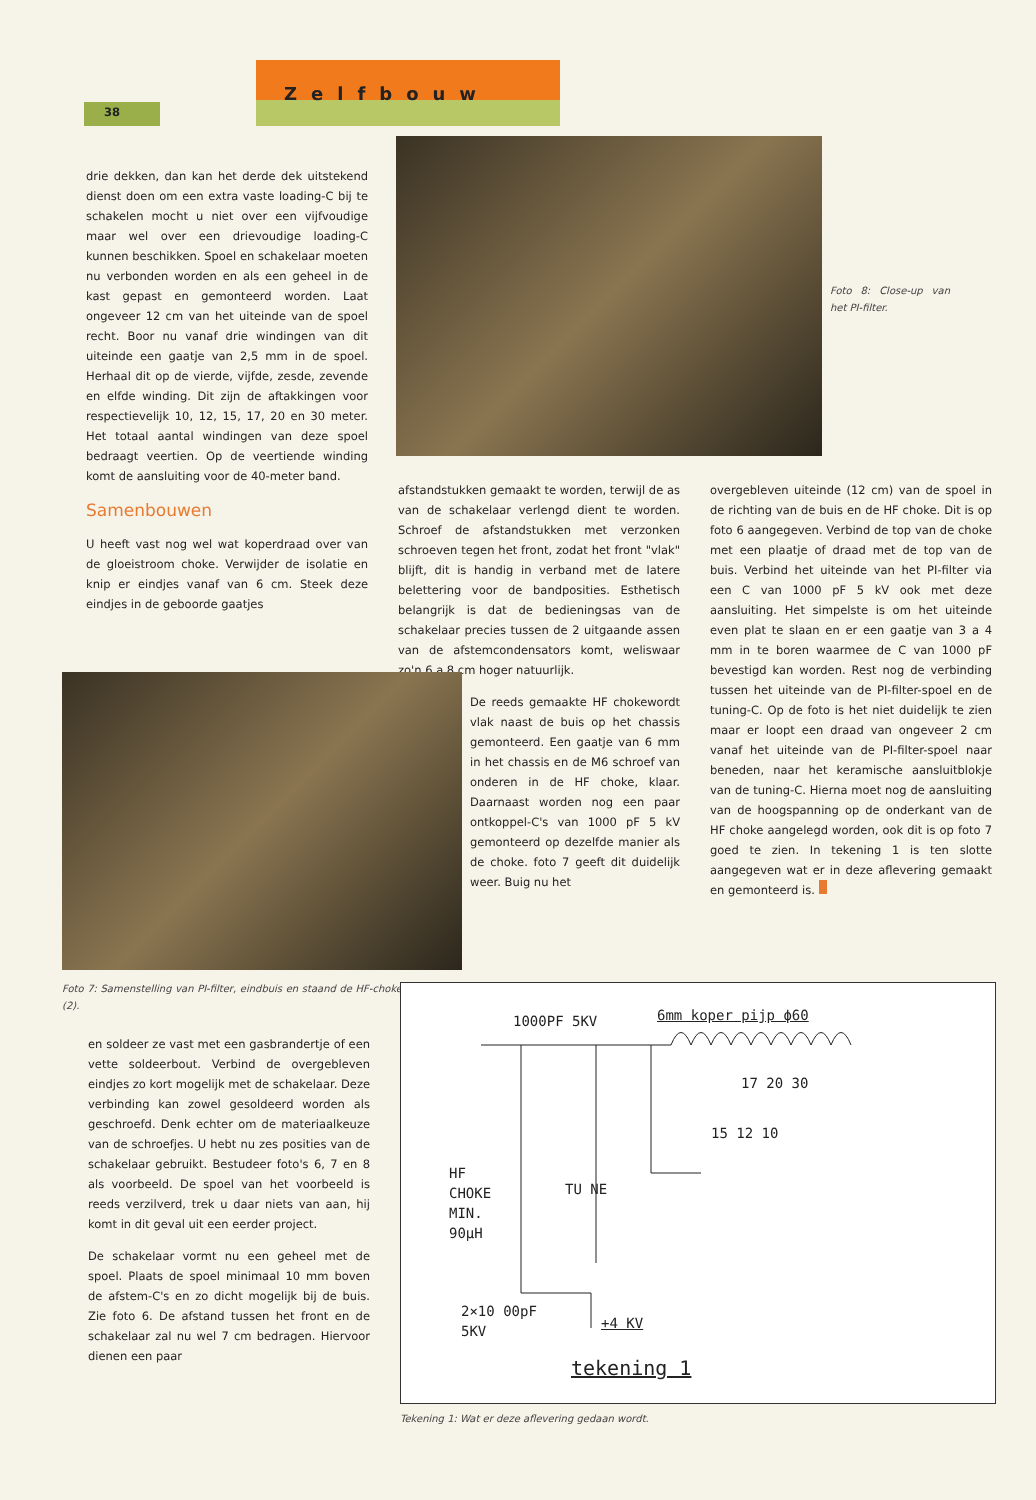38
Zelfbouw
drie dekken, dan kan het derde dek uitstekend dienst doen om een extra vaste loading-C bij te schakelen mocht u niet over een vijfvoudige maar wel over een drievoudige loading-C kunnen beschikken. Spoel en schakelaar moeten nu verbonden worden en als een geheel in de kast gepast en gemonteerd worden. Laat ongeveer 12 cm van het uiteinde van de spoel recht. Boor nu vanaf drie windingen van dit uiteinde een gaatje van 2,5 mm in de spoel. Herhaal dit op de vierde, vijfde, zesde, zevende en elfde winding. Dit zijn de aftakkingen voor respectievelijk 10, 12, 15, 17, 20 en 30 meter. Het totaal aantal windingen van deze spoel bedraagt veertien. Op de veertiende winding komt de aansluiting voor de 40-meter band.
Samenbouwen
U heeft vast nog wel wat koperdraad over van de gloeistroom choke. Verwijder de isolatie en knip er eindjes vanaf van 6 cm. Steek deze eindjes in de geboorde gaatjes
Foto 8: Close-up van het PI-filter.
afstandstukken gemaakt te worden, terwijl de as van de schakelaar verlengd dient te worden. Schroef de afstandstukken met verzonken schroeven tegen het front, zodat het front "vlak" blijft, dit is handig in verband met de latere belettering voor de bandposities. Esthetisch belangrijk is dat de bedieningsas van de schakelaar precies tussen de 2 uitgaande assen van de afstemcondensators komt, weliswaar zo'n 6 a 8 cm hoger natuurlijk.
De reeds gemaakte HF chokewordt vlak naast de buis op het chassis gemonteerd. Een gaatje van 6 mm in het chassis en de M6 schroef van onderen in de HF choke, klaar. Daarnaast worden nog een paar ontkoppel-C's van 1000 pF 5 kV gemonteerd op dezelfde manier als de choke. foto 7 geeft dit duidelijk weer. Buig nu het
overgebleven uiteinde (12 cm) van de spoel in de richting van de buis en de HF choke. Dit is op foto 6 aangegeven. Verbind de top van de choke met een plaatje of draad met de top van de buis. Verbind het uiteinde van het PI-filter via een C van 1000 pF 5 kV ook met deze aansluiting. Het simpelste is om het uiteinde even plat te slaan en er een gaatje van 3 a 4 mm in te boren waarmee de C van 1000 pF bevestigd kan worden. Rest nog de verbinding tussen het uiteinde van de PI-filter-spoel en de tuning-C. Op de foto is het niet duidelijk te zien maar er loopt een draad van ongeveer 2 cm vanaf het uiteinde van de PI-filter-spoel naar beneden, naar het keramische aansluitblokje van de tuning-C. Hierna moet nog de aansluiting van de hoogspanning op de onderkant van de HF choke aangelegd worden, ook dit is op foto 7 goed te zien. In tekening 1 is ten slotte aangegeven wat er in deze aflevering gemaakt en gemonteerd is.
Foto 7: Samenstelling van PI-filter, eindbuis en staand de HF-choke (2).
en soldeer ze vast met een gasbrandertje of een vette soldeerbout. Verbind de overgebleven eindjes zo kort mogelijk met de schakelaar. Deze verbinding kan zowel gesoldeerd worden als geschroefd. Denk echter om de materiaalkeuze van de schroefjes. U hebt nu zes posities van de schakelaar gebruikt. Bestudeer foto's 6, 7 en 8 als voorbeeld. De spoel van het voorbeeld is reeds verzilverd, trek u daar niets van aan, hij komt in dit geval uit een eerder project.
De schakelaar vormt nu een geheel met de spoel. Plaats de spoel minimaal 10 mm boven de afstem-C's en zo dicht mogelijk bij de buis. Zie foto 6. De afstand tussen het front en de schakelaar zal nu wel 7 cm bedragen. Hiervoor dienen een paar
1000PF 5KV 6mm koper pijp ϕ60
17 20 30
15 12 10
HF
CHOKE
MIN.
90μH
TU NE
2×10 00pF
5KV
+4 KV
tekening 1
Tekening 1: Wat er deze aflevering gedaan wordt.